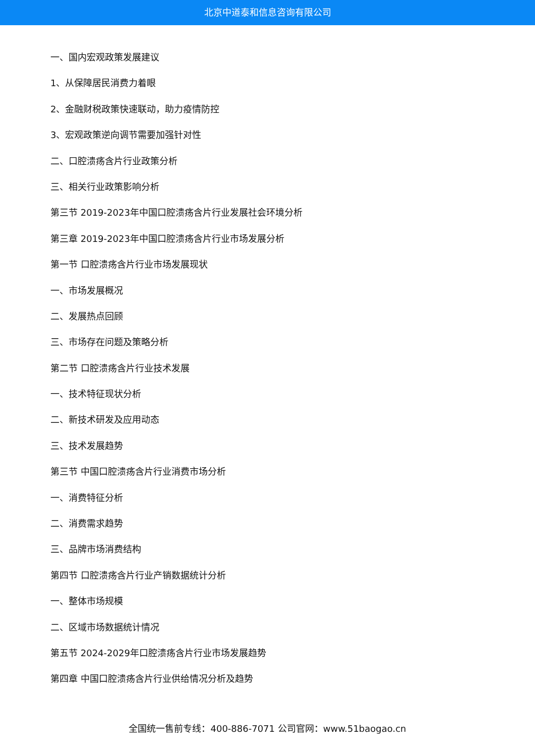北京中道泰和信息咨询有限公司
一、国内宏观政策发展建议
1、从保障居民消费力着眼
2、金融财税政策快速联动，助力疫情防控
3、宏观政策逆向调节需要加强针对性
二、口腔溃疡含片行业政策分析
三、相关行业政策影响分析
第三节 2019-2023年中国口腔溃疡含片行业发展社会环境分析
第三章 2019-2023年中国口腔溃疡含片行业市场发展分析
第一节 口腔溃疡含片行业市场发展现状
一、市场发展概况
二、发展热点回顾
三、市场存在问题及策略分析
第二节 口腔溃疡含片行业技术发展
一、技术特征现状分析
二、新技术研发及应用动态
三、技术发展趋势
第三节 中国口腔溃疡含片行业消费市场分析
一、消费特征分析
二、消费需求趋势
三、品牌市场消费结构
第四节 口腔溃疡含片行业产销数据统计分析
一、整体市场规模
二、区域市场数据统计情况
第五节 2024-2029年口腔溃疡含片行业市场发展趋势
第四章 中国口腔溃疡含片行业供给情况分析及趋势
全国统一售前专线：400-886-7071 公司官网：www.51baogao.cn